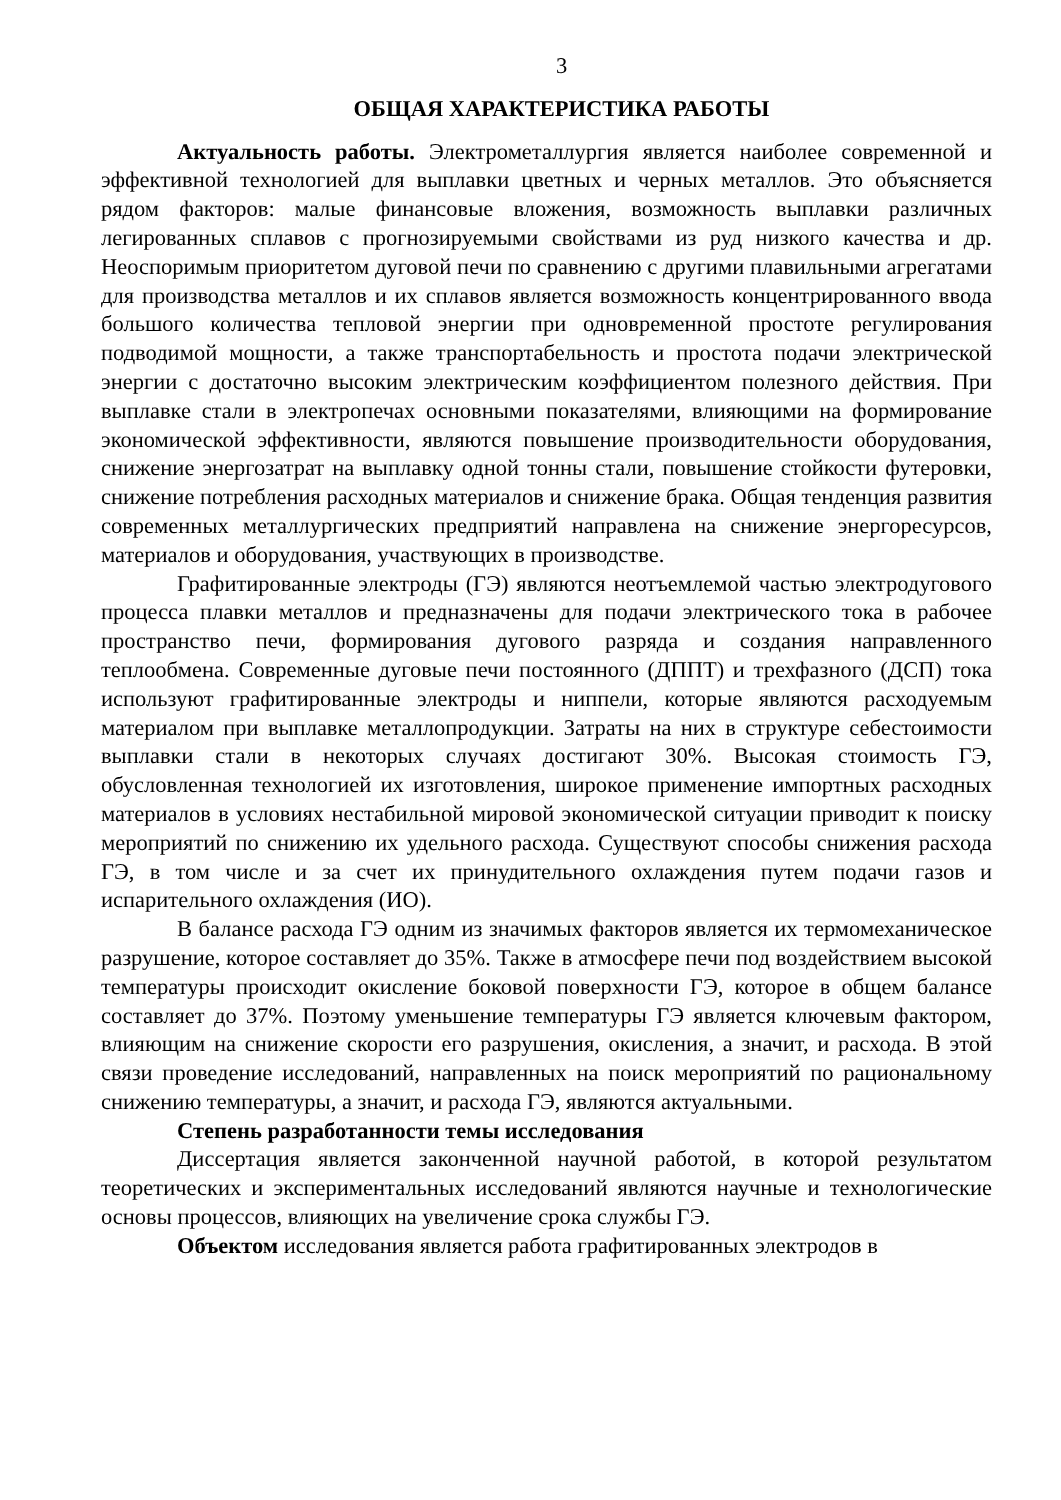3
ОБЩАЯ ХАРАКТЕРИСТИКА РАБОТЫ
Актуальность работы. Электрометаллургия является наиболее современной и эффективной технологией для выплавки цветных и черных металлов. Это объясняется рядом факторов: малые финансовые вложения, возможность выплавки различных легированных сплавов с прогнозируемыми свойствами из руд низкого качества и др. Неоспоримым приоритетом дуговой печи по сравнению с другими плавильными агрегатами для производства металлов и их сплавов является возможность концентрированного ввода большого количества тепловой энергии при одновременной простоте регулирования подводимой мощности, а также транспортабельность и простота подачи электрической энергии с достаточно высоким электрическим коэффициентом полезного действия. При выплавке стали в электропечах основными показателями, влияющими на формирование экономической эффективности, являются повышение производительности оборудования, снижение энергозатрат на выплавку одной тонны стали, повышение стойкости футеровки, снижение потребления расходных материалов и снижение брака. Общая тенденция развития современных металлургических предприятий направлена на снижение энергоресурсов, материалов и оборудования, участвующих в производстве.
Графитированные электроды (ГЭ) являются неотъемлемой частью электродугового процесса плавки металлов и предназначены для подачи электрического тока в рабочее пространство печи, формирования дугового разряда и создания направленного теплообмена. Современные дуговые печи постоянного (ДППТ) и трехфазного (ДСП) тока используют графитированные электроды и ниппели, которые являются расходуемым материалом при выплавке металлопродукции. Затраты на них в структуре себестоимости выплавки стали в некоторых случаях достигают 30%. Высокая стоимость ГЭ, обусловленная технологией их изготовления, широкое применение импортных расходных материалов в условиях нестабильной мировой экономической ситуации приводит к поиску мероприятий по снижению их удельного расхода. Существуют способы снижения расхода ГЭ, в том числе и за счет их принудительного охлаждения путем подачи газов и испарительного охлаждения (ИО).
В балансе расхода ГЭ одним из значимых факторов является их термомеханическое разрушение, которое составляет до 35%. Также в атмосфере печи под воздействием высокой температуры происходит окисление боковой поверхности ГЭ, которое в общем балансе составляет до 37%. Поэтому уменьшение температуры ГЭ является ключевым фактором, влияющим на снижение скорости его разрушения, окисления, а значит, и расхода. В этой связи проведение исследований, направленных на поиск мероприятий по рациональному снижению температуры, а значит, и расхода ГЭ, являются актуальными.
Степень разработанности темы исследования
Диссертация является законченной научной работой, в которой результатом теоретических и экспериментальных исследований являются научные и технологические основы процессов, влияющих на увеличение срока службы ГЭ.
Объектом исследования является работа графитированных электродов в